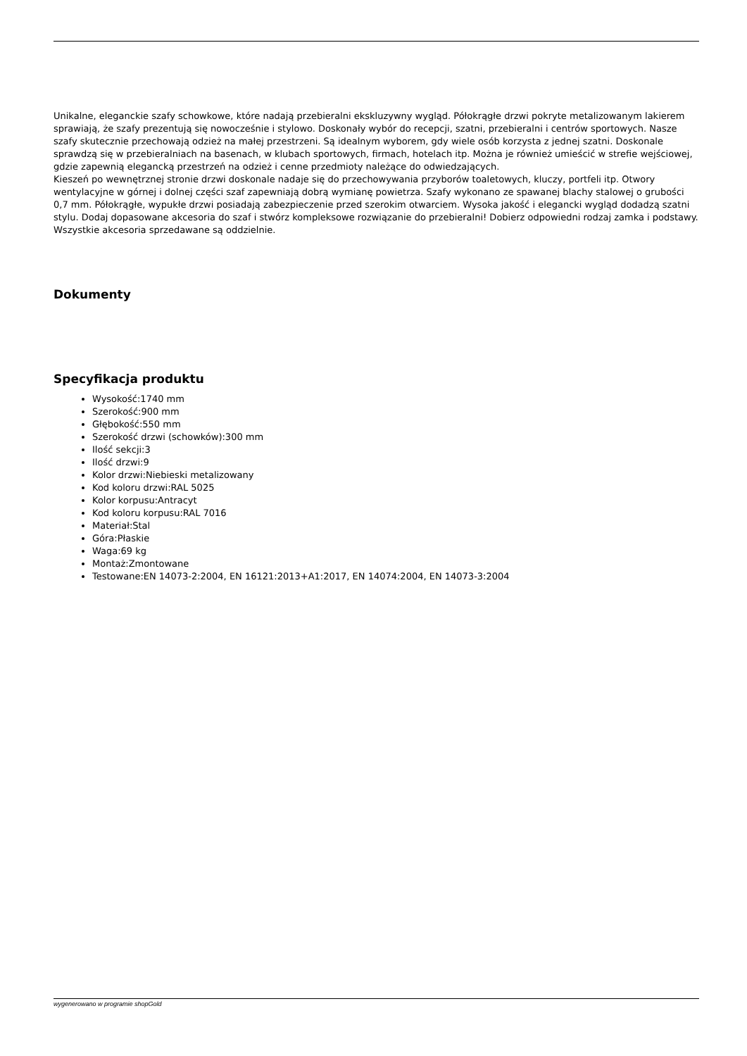Unikalne, eleganckie szafy schowkowe, które nadają przebieralni ekskluzywny wygląd. Półokrągłe drzwi pokryte metalizowanym lakierem sprawiają, że szafy prezentują się nowocześnie i stylowo. Doskonały wybór do recepcji, szatni, przebieralni i centrów sportowych. Nasze szafy skutecznie przechowają odzież na małej przestrzeni. Są idealnym wyborem, gdy wiele osób korzysta z jednej szatni. Doskonale sprawdzą się w przebieralniach na basenach, w klubach sportowych, firmach, hotelach itp. Można je również umieścić w strefie wejściowej, gdzie zapewnią elegancką przestrzeń na odzież i cenne przedmioty należące do odwiedzających.
Kieszeń po wewnętrznej stronie drzwi doskonale nadaje się do przechowywania przyborów toaletowych, kluczy, portfeli itp. Otwory wentylacyjne w górnej i dolnej części szaf zapewniają dobrą wymianę powietrza. Szafy wykonano ze spawanej blachy stalowej o grubości 0,7 mm. Półokrągłe, wypukłe drzwi posiadają zabezpieczenie przed szerokim otwarciem. Wysoka jakość i elegancki wygląd dodadzą szatni stylu. Dodaj dopasowane akcesoria do szaf i stwórz kompleksowe rozwiązanie do przebieralni! Dobierz odpowiedni rodzaj zamka i podstawy. Wszystkie akcesoria sprzedawane są oddzielnie.
Dokumenty
Specyfikacja produktu
Wysokość:1740 mm
Szerokość:900 mm
Głębokość:550 mm
Szerokość drzwi (schowków):300 mm
Ilość sekcji:3
Ilość drzwi:9
Kolor drzwi:Niebieski metalizowany
Kod koloru drzwi:RAL 5025
Kolor korpusu:Antracyt
Kod koloru korpusu:RAL 7016
Materiał:Stal
Góra:Płaskie
Waga:69 kg
Montaż:Zmontowane
Testowane:EN 14073-2:2004, EN 16121:2013+A1:2017, EN 14074:2004, EN 14073-3:2004
wygenerowano w programie shopGold